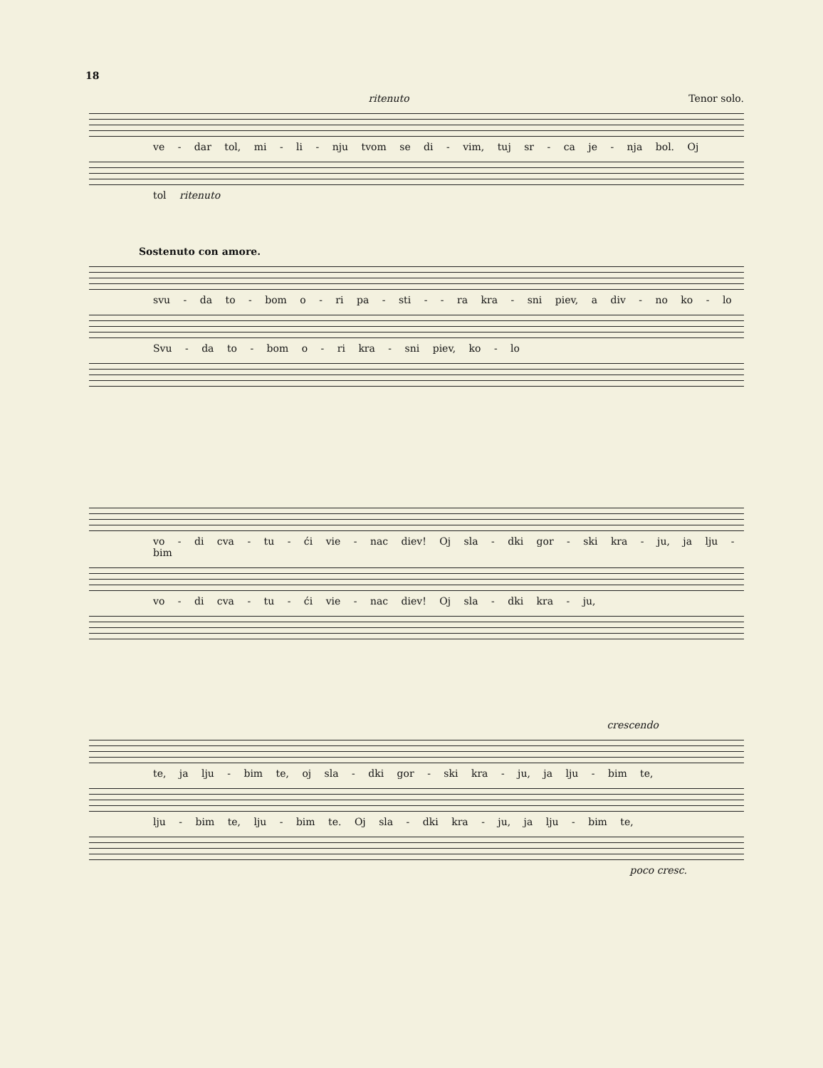18
ritenuto Tenor solo.
ve - dar tol, mi - li - nju tvom se di - vim, tuj sr - ca je - nja bol. Oj
tol ritenuto
Sostenuto con amore.
svu - da to - bom o - ri pa - sti - - ra kra - sni piev, a div - no ko - lo
Svu - da to - bom o - ri kra - sni piev, ko - lo
vo - di cva - tu - ći vie - nac diev! Oj sla - dki gor - ski kra - ju, ja lju - bim
vo - di cva - tu - ći vie - nac diev! Oj sla - dki kra - ju,
crescendo
te, ja lju - bim te, oj sla - dki gor - ski kra - ju, ja lju - bim te,
lju - bim te, lju - bim te. Oj sla - dki kra - ju, ja lju - bim te,
poco cresc.